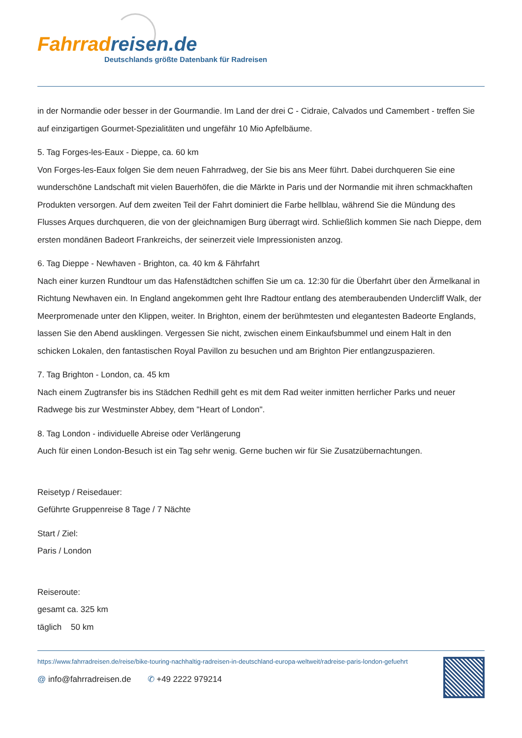Fahrradreisen.de
Deutschlands größte Datenbank für Radreisen
in der Normandie oder besser in der Gourmandie. Im Land der drei C - Cidraie, Calvados und Camembert - treffen Sie auf einzigartigen Gourmet-Spezialitäten und ungefähr 10 Mio Apfelbäume.
5. Tag Forges-les-Eaux - Dieppe, ca. 60 km
Von Forges-les-Eaux folgen Sie dem neuen Fahrradweg, der Sie bis ans Meer führt. Dabei durchqueren Sie eine wunderschöne Landschaft mit vielen Bauerhöfen, die die Märkte in Paris und der Normandie mit ihren schmackhaften Produkten versorgen. Auf dem zweiten Teil der Fahrt dominiert die Farbe hellblau, während Sie die Mündung des Flusses Arques durchqueren, die von der gleichnamigen Burg überragt wird. Schließlich kommen Sie nach Dieppe, dem ersten mondänen Badeort Frankreichs, der seinerzeit viele Impressionisten anzog.
6. Tag Dieppe - Newhaven - Brighton, ca. 40 km & Fährfahrt
Nach einer kurzen Rundtour um das Hafenstädtchen schiffen Sie um ca. 12:30 für die Überfahrt über den Ärmelkanal in Richtung Newhaven ein. In England angekommen geht Ihre Radtour entlang des atemberaubenden Undercliff Walk, der Meerpromenade unter den Klippen, weiter. In Brighton, einem der berühmtesten und elegantesten Badeorte Englands, lassen Sie den Abend ausklingen. Vergessen Sie nicht, zwischen einem Einkaufsbummel und einem Halt in den schicken Lokalen, den fantastischen Royal Pavillon zu besuchen und am Brighton Pier entlangzuspazieren.
7. Tag Brighton - London, ca. 45 km
Nach einem Zugtransfer bis ins Städchen Redhill geht es mit dem Rad weiter inmitten herrlicher Parks und neuer Radwege bis zur Westminster Abbey, dem "Heart of London".
8. Tag London - individuelle Abreise oder Verlängerung
Auch für einen London-Besuch ist ein Tag sehr wenig. Gerne buchen wir für Sie Zusatzübernachtungen.
Reisetyp / Reisedauer:
Geführte Gruppenreise 8 Tage / 7 Nächte
Start / Ziel:
Paris / London
Reiseroute:
gesamt ca. 325 km
täglich 50 km
https://www.fahrradreisen.de/reise/bike-touring-nachhaltig-radreisen-in-deutschland-europa-weltweit/radreise-paris-london-gefuehrt
@ info@fahrradreisen.de ✆ +49 2222 979214